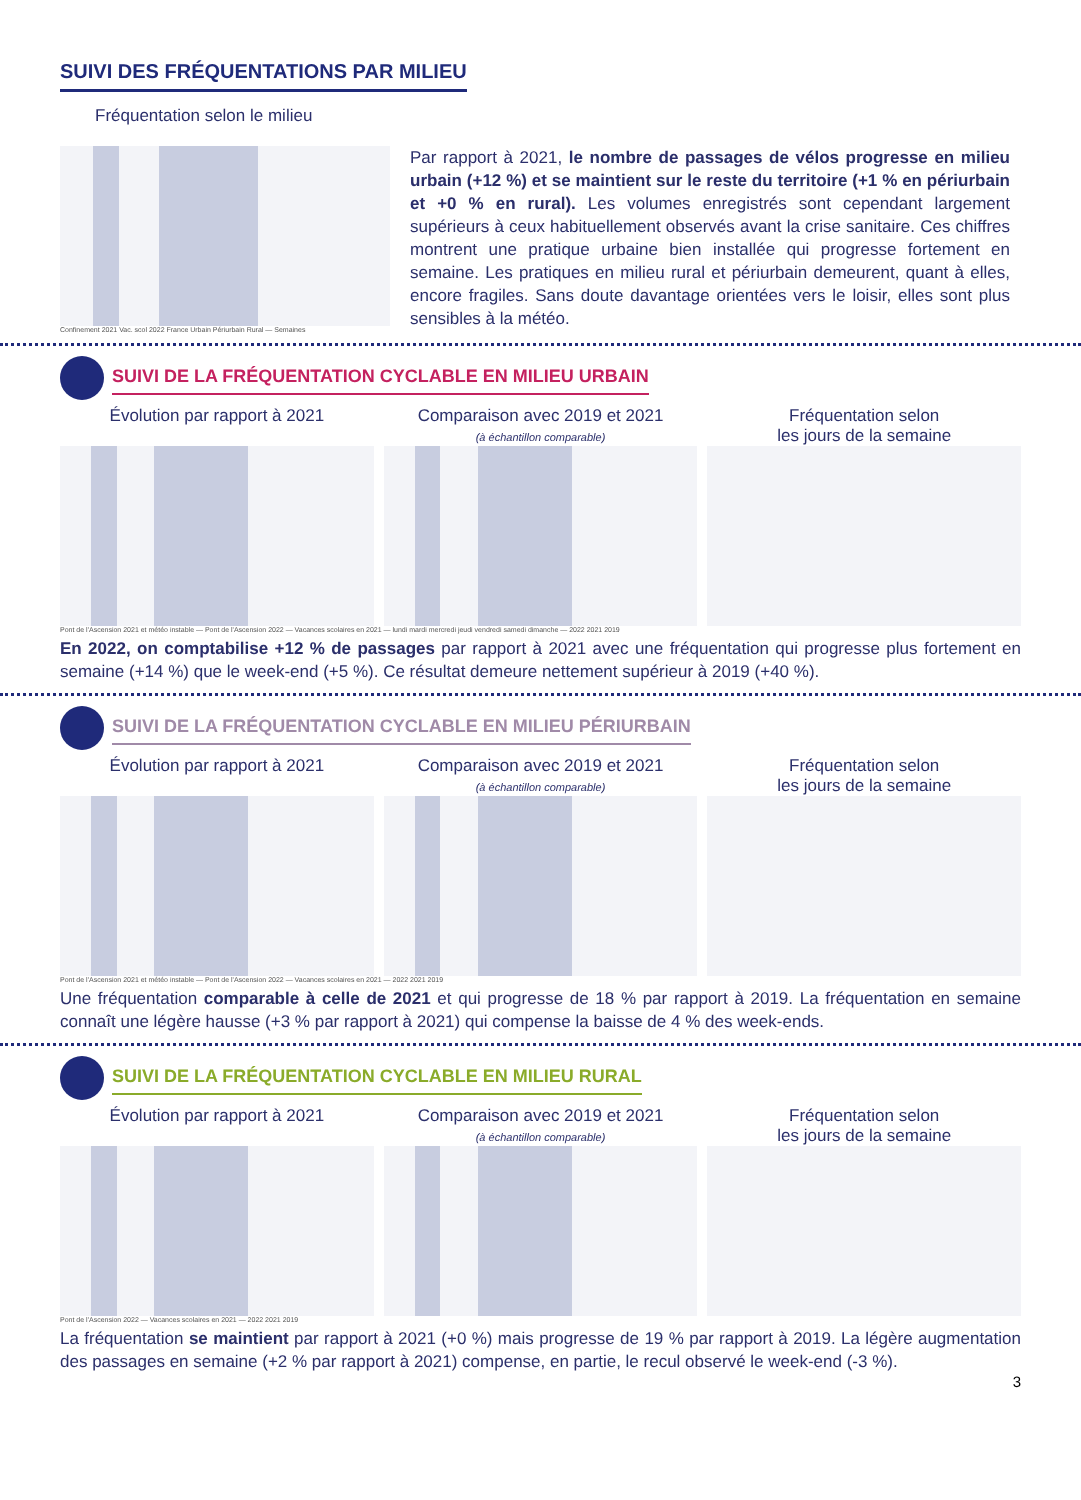SUIVI DES FRÉQUENTATIONS PAR MILIEU
Fréquentation selon le milieu
Confinement 2021 Vac. scol 2022 France Urbain Périurbain Rural — Semaines
Par rapport à 2021, le nombre de passages de vélos progresse en milieu urbain (+12 %) et se maintient sur le reste du territoire (+1 % en périurbain et +0 % en rural). Les volumes enregistrés sont cependant largement supérieurs à ceux habituellement observés avant la crise sanitaire. Ces chiffres montrent une pratique urbaine bien installée qui progresse fortement en semaine. Les pratiques en milieu rural et périurbain demeurent, quant à elles, encore fragiles. Sans doute davantage orientées vers le loisir, elles sont plus sensibles à la météo.
SUIVI DE LA FRÉQUENTATION CYCLABLE EN MILIEU URBAIN
Évolution par rapport à 2021 Comparaison avec 2019 et 2021
(à échantillon comparable)
Fréquentation selon
les jours de la semaine
Pont de l'Ascension 2021 et météo instable — Pont de l'Ascension 2022 — Vacances scolaires en 2021 — lundi mardi mercredi jeudi vendredi samedi dimanche — 2022 2021 2019
En 2022, on comptabilise +12 % de passages par rapport à 2021 avec une fréquentation qui progresse plus fortement en semaine (+14 %) que le week-end (+5 %). Ce résultat demeure nettement supérieur à 2019 (+40 %).
SUIVI DE LA FRÉQUENTATION CYCLABLE EN MILIEU PÉRIURBAIN
Évolution par rapport à 2021 Comparaison avec 2019 et 2021
(à échantillon comparable)
Fréquentation selon
les jours de la semaine
Pont de l'Ascension 2021 et météo instable — Pont de l'Ascension 2022 — Vacances scolaires en 2021 — 2022 2021 2019
Une fréquentation comparable à celle de 2021 et qui progresse de 18 % par rapport à 2019. La fréquentation en semaine connaît une légère hausse (+3 % par rapport à 2021) qui compense la baisse de 4 % des week-ends.
SUIVI DE LA FRÉQUENTATION CYCLABLE EN MILIEU RURAL
Évolution par rapport à 2021 Comparaison avec 2019 et 2021
(à échantillon comparable)
Fréquentation selon
les jours de la semaine
Pont de l'Ascension 2022 — Vacances scolaires en 2021 — 2022 2021 2019
La fréquentation se maintient par rapport à 2021 (+0 %) mais progresse de 19 % par rapport à 2019. La légère augmentation des passages en semaine (+2 % par rapport à 2021) compense, en partie, le recul observé le week-end (-3 %).
3